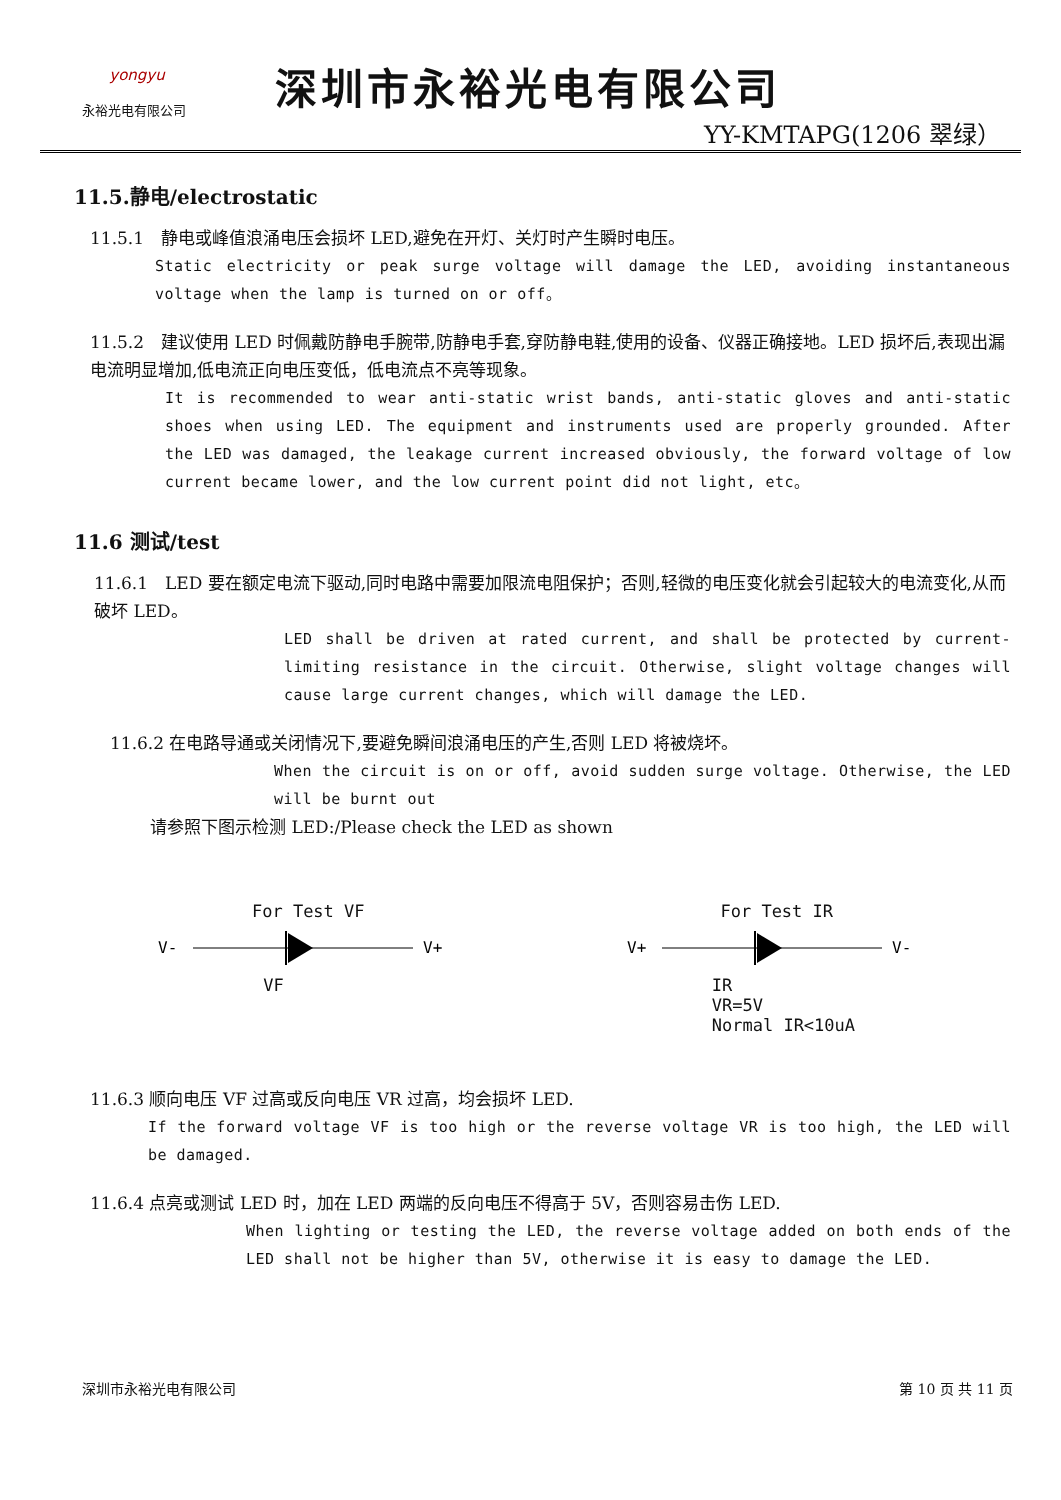yongyu
永裕光电有限公司
深圳市永裕光电有限公司
YY-KMTAPG(1206 翠绿）
11.5.静电/electrostatic
11.5.1　静电或峰值浪涌电压会损坏 LED,避免在开灯、关灯时产生瞬时电压。
Static electricity or peak surge voltage will damage the LED, avoiding instantaneous voltage when the lamp is turned on or off。
11.5.2　建议使用 LED 时佩戴防静电手腕带,防静电手套,穿防静电鞋,使用的设备、仪器正确接地。LED 损坏后,表现出漏电流明显增加,低电流正向电压变低，低电流点不亮等现象。
It is recommended to wear anti-static wrist bands, anti-static gloves and anti-static shoes when using LED. The equipment and instruments used are properly grounded. After the LED was damaged, the leakage current increased obviously, the forward voltage of low current became lower, and the low current point did not light, etc。
11.6 测试/test
11.6.1　LED 要在额定电流下驱动,同时电路中需要加限流电阻保护；否则,轻微的电压变化就会引起较大的电流变化,从而破坏 LED。
LED shall be driven at rated current, and shall be protected by current-limiting resistance in the circuit. Otherwise, slight voltage changes will cause large current changes, which will damage the LED.
11.6.2 在电路导通或关闭情况下,要避免瞬间浪涌电压的产生,否则 LED 将被烧坏。
When the circuit is on or off, avoid sudden surge voltage. Otherwise, the LED will be burnt out
请参照下图示检测 LED:/Please check the LED as shown
For Test VF
V-
V+
VF
For Test IR
V+
V-
IR
VR=5V
Normal IR<10uA
11.6.3 顺向电压 VF 过高或反向电压 VR 过高，均会损坏 LED.
If the forward voltage VF is too high or the reverse voltage VR is too high, the LED will be damaged.
11.6.4 点亮或测试 LED 时，加在 LED 两端的反向电压不得高于 5V，否则容易击伤 LED.
When lighting or testing the LED, the reverse voltage added on both ends of the LED shall not be higher than 5V, otherwise it is easy to damage the LED.
深圳市永裕光电有限公司 第 10 页 共 11 页